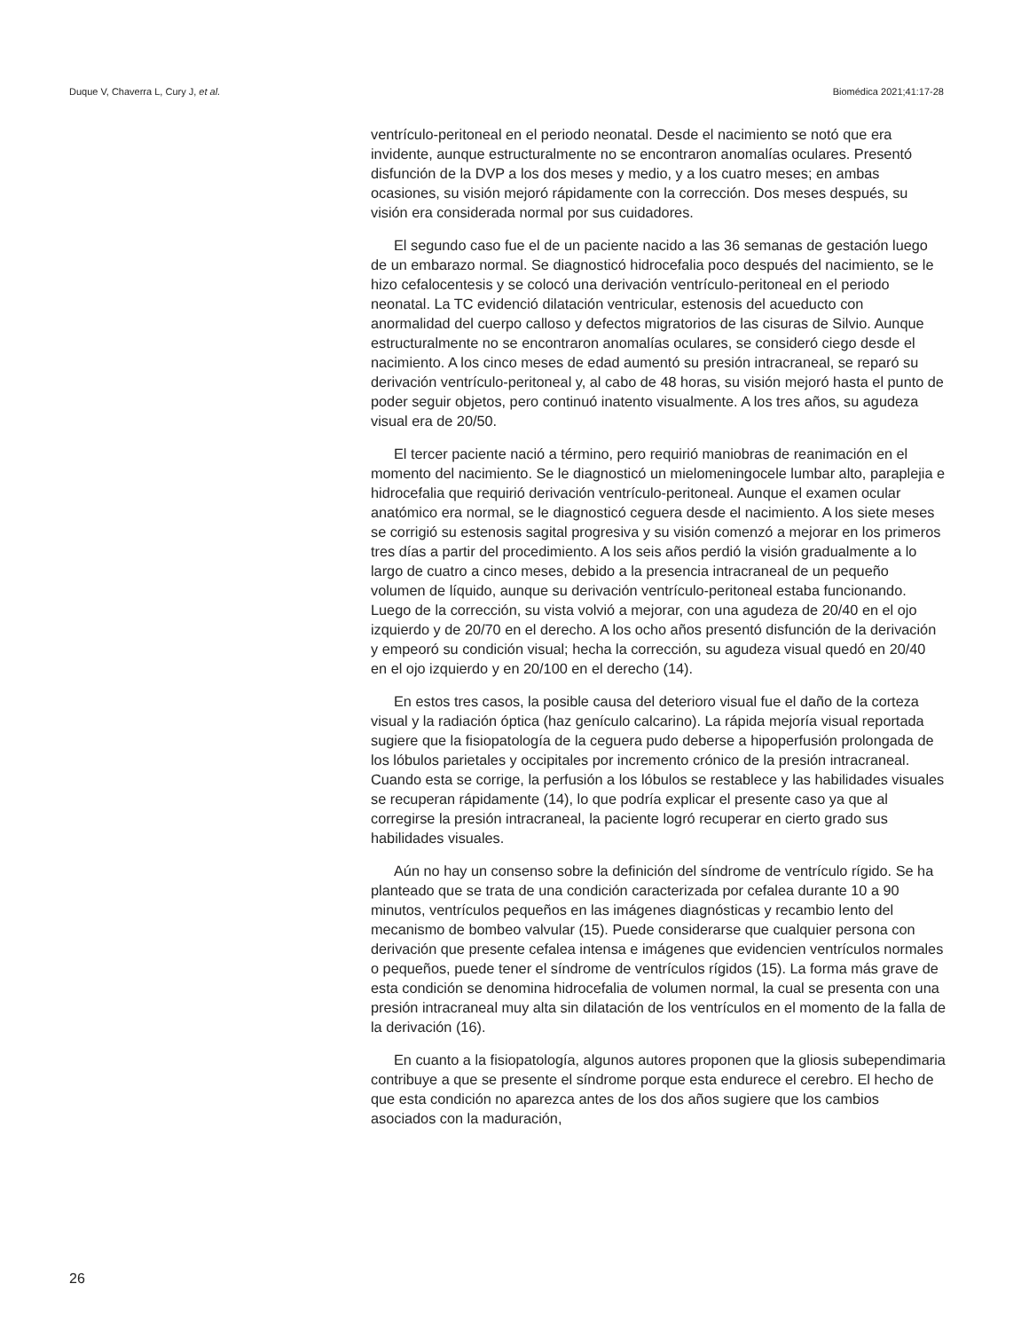Duque V, Chaverra L, Cury J, et al. Biomédica 2021;41:17-28
ventrículo-peritoneal en el periodo neonatal. Desde el nacimiento se notó que era invidente, aunque estructuralmente no se encontraron anomalías oculares. Presentó disfunción de la DVP a los dos meses y medio, y a los cuatro meses; en ambas ocasiones, su visión mejoró rápidamente con la corrección. Dos meses después, su visión era considerada normal por sus cuidadores.
El segundo caso fue el de un paciente nacido a las 36 semanas de gestación luego de un embarazo normal. Se diagnosticó hidrocefalia poco después del nacimiento, se le hizo cefalocentesis y se colocó una derivación ventrículo-peritoneal en el periodo neonatal. La TC evidenció dilatación ventricular, estenosis del acueducto con anormalidad del cuerpo calloso y defectos migratorios de las cisuras de Silvio. Aunque estructuralmente no se encontraron anomalías oculares, se consideró ciego desde el nacimiento. A los cinco meses de edad aumentó su presión intracraneal, se reparó su derivación ventrículo-peritoneal y, al cabo de 48 horas, su visión mejoró hasta el punto de poder seguir objetos, pero continuó inatento visualmente. A los tres años, su agudeza visual era de 20/50.
El tercer paciente nació a término, pero requirió maniobras de reanimación en el momento del nacimiento. Se le diagnosticó un mielomeningocele lumbar alto, paraplejia e hidrocefalia que requirió derivación ventrículo-peritoneal. Aunque el examen ocular anatómico era normal, se le diagnosticó ceguera desde el nacimiento. A los siete meses se corrigió su estenosis sagital progresiva y su visión comenzó a mejorar en los primeros tres días a partir del procedimiento. A los seis años perdió la visión gradualmente a lo largo de cuatro a cinco meses, debido a la presencia intracraneal de un pequeño volumen de líquido, aunque su derivación ventrículo-peritoneal estaba funcionando. Luego de la corrección, su vista volvió a mejorar, con una agudeza de 20/40 en el ojo izquierdo y de 20/70 en el derecho. A los ocho años presentó disfunción de la derivación y empeoró su condición visual; hecha la corrección, su agudeza visual quedó en 20/40 en el ojo izquierdo y en 20/100 en el derecho (14).
En estos tres casos, la posible causa del deterioro visual fue el daño de la corteza visual y la radiación óptica (haz genículo calcarino). La rápida mejoría visual reportada sugiere que la fisiopatología de la ceguera pudo deberse a hipoperfusión prolongada de los lóbulos parietales y occipitales por incremento crónico de la presión intracraneal. Cuando esta se corrige, la perfusión a los lóbulos se restablece y las habilidades visuales se recuperan rápidamente (14), lo que podría explicar el presente caso ya que al corregirse la presión intracraneal, la paciente logró recuperar en cierto grado sus habilidades visuales.
Aún no hay un consenso sobre la definición del síndrome de ventrículo rígido. Se ha planteado que se trata de una condición caracterizada por cefalea durante 10 a 90 minutos, ventrículos pequeños en las imágenes diagnósticas y recambio lento del mecanismo de bombeo valvular (15). Puede considerarse que cualquier persona con derivación que presente cefalea intensa e imágenes que evidencien ventrículos normales o pequeños, puede tener el síndrome de ventrículos rígidos (15). La forma más grave de esta condición se denomina hidrocefalia de volumen normal, la cual se presenta con una presión intracraneal muy alta sin dilatación de los ventrículos en el momento de la falla de la derivación (16).
En cuanto a la fisiopatología, algunos autores proponen que la gliosis subependimaria contribuye a que se presente el síndrome porque esta endurece el cerebro. El hecho de que esta condición no aparezca antes de los dos años sugiere que los cambios asociados con la maduración,
26